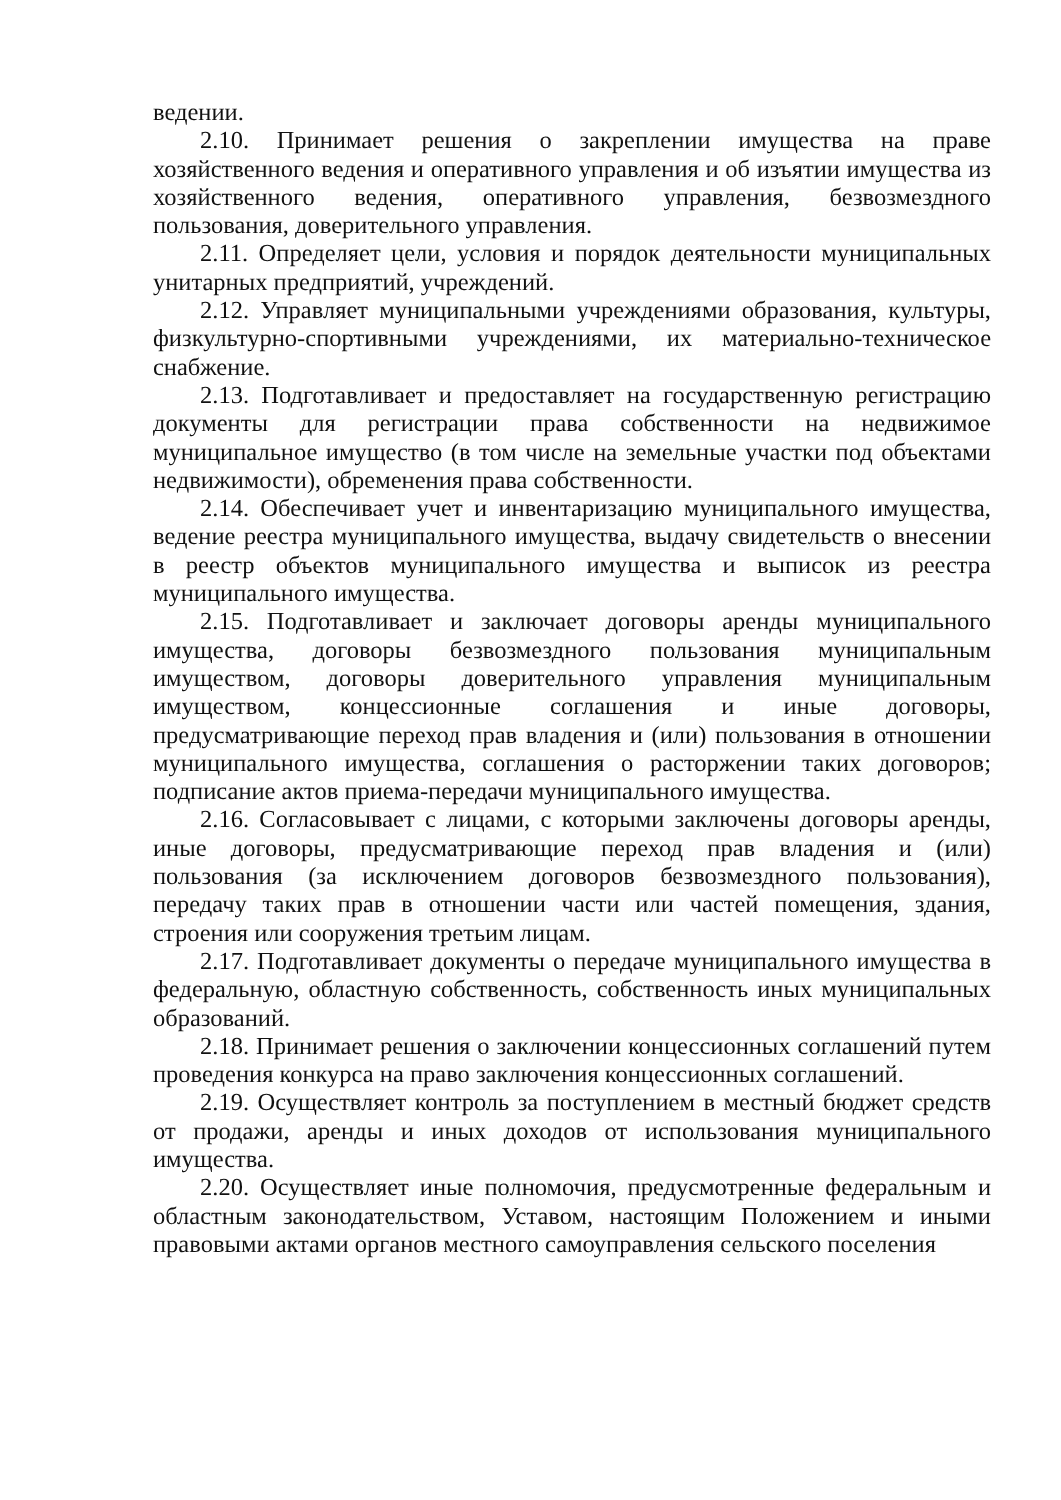ведении.
2.10. Принимает решения о закреплении имущества на праве хозяйственного ведения и оперативного управления и об изъятии имущества из хозяйственного ведения, оперативного управления, безвозмездного пользования, доверительного управления.
2.11. Определяет цели, условия и порядок деятельности муниципальных унитарных предприятий, учреждений.
2.12. Управляет муниципальными учреждениями образования, культуры, физкультурно-спортивными учреждениями, их материально-техническое снабжение.
2.13. Подготавливает и предоставляет на государственную регистрацию документы для регистрации права собственности на недвижимое муниципальное имущество (в том числе на земельные участки под объектами недвижимости), обременения права собственности.
2.14. Обеспечивает учет и инвентаризацию муниципального имущества, ведение реестра муниципального имущества, выдачу свидетельств о внесении в реестр объектов муниципального имущества и выписок из реестра муниципального имущества.
2.15. Подготавливает и заключает договоры аренды муниципального имущества, договоры безвозмездного пользования муниципальным имуществом, договоры доверительного управления муниципальным имуществом, концессионные соглашения и иные договоры, предусматривающие переход прав владения и (или) пользования в отношении муниципального имущества, соглашения о расторжении таких договоров; подписание актов приема-передачи муниципального имущества.
2.16. Согласовывает с лицами, с которыми заключены договоры аренды, иные договоры, предусматривающие переход прав владения и (или) пользования (за исключением договоров безвозмездного пользования), передачу таких прав в отношении части или частей помещения, здания, строения или сооружения третьим лицам.
2.17. Подготавливает документы о передаче муниципального имущества в федеральную, областную собственность, собственность иных муниципальных образований.
2.18. Принимает решения о заключении концессионных соглашений путем проведения конкурса на право заключения концессионных соглашений.
2.19. Осуществляет контроль за поступлением в местный бюджет средств от продажи, аренды и иных доходов от использования муниципального имущества.
2.20. Осуществляет иные полномочия, предусмотренные федеральным и областным законодательством, Уставом, настоящим Положением и иными правовыми актами органов местного самоуправления сельского поселения